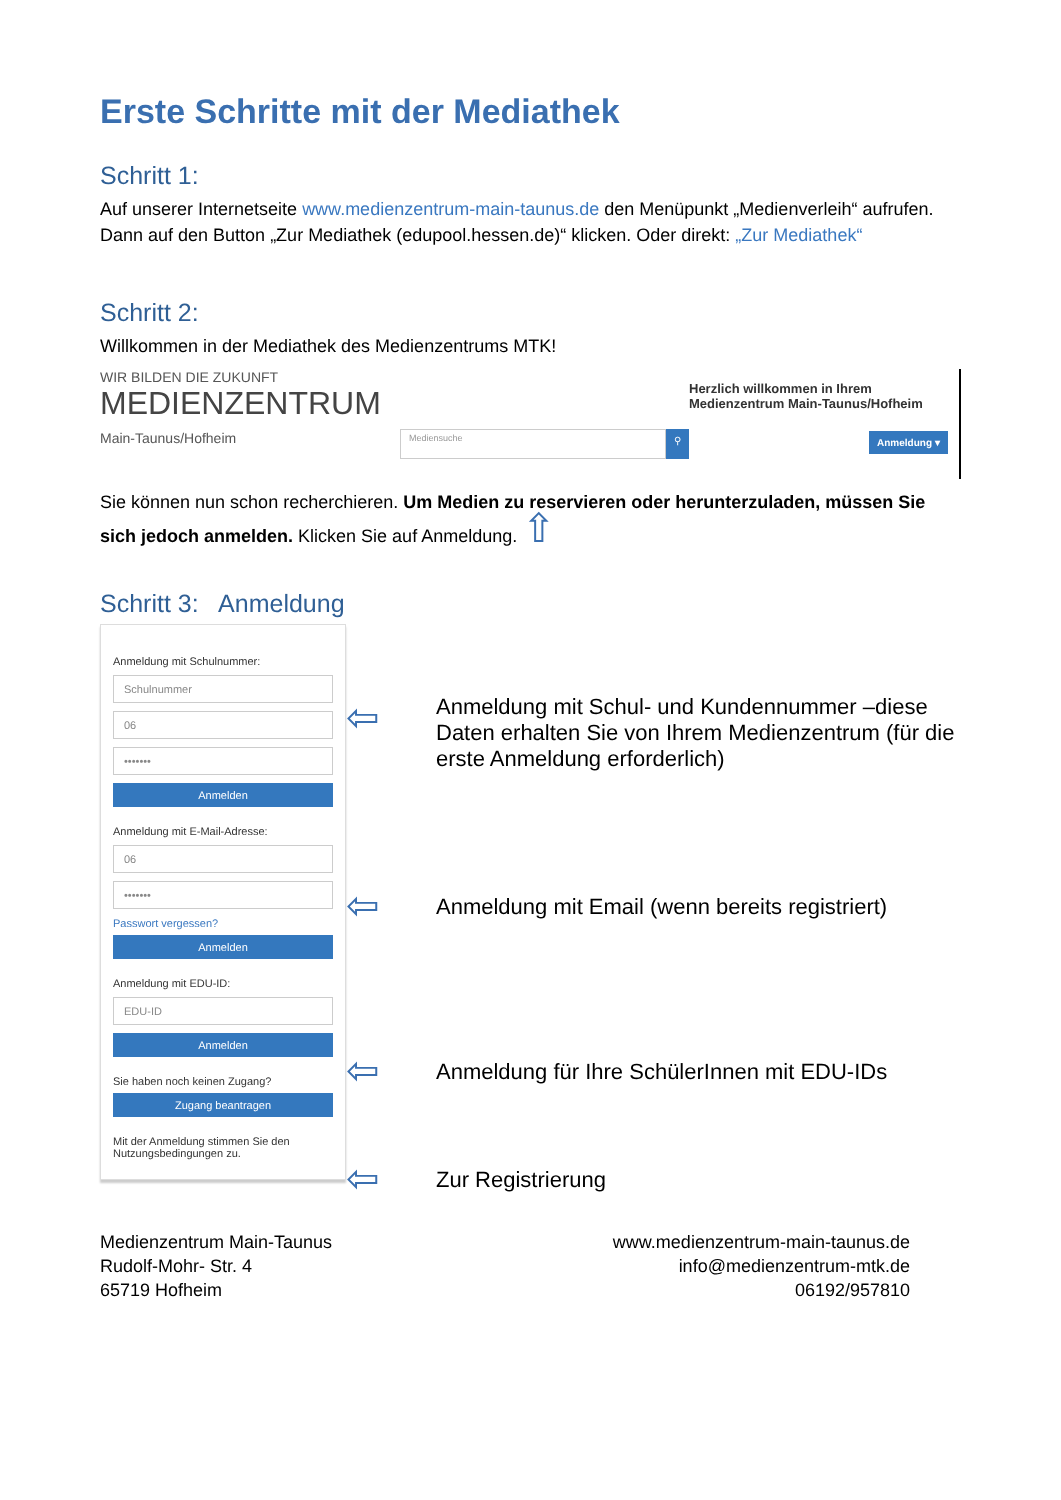Erste Schritte mit der Mediathek
Schritt 1:
Auf unserer Internetseite www.medienzentrum-main-taunus.de den Menüpunkt „Medienverleih“ aufrufen. Dann auf den Button „Zur Mediathek (edupool.hessen.de)“ klicken. Oder direkt: „Zur Mediathek“
Schritt 2:
Willkommen in der Mediathek des Medienzentrums MTK!
WIR BILDEN DIE ZUKUNFT
MEDIENZENTRUM
Main-Taunus/Hofheim
Mediensuche
⚲
Herzlich willkommen in Ihrem
Medienzentrum Main-Taunus/Hofheim
Anmeldung ▾
Sie können nun schon recherchieren. Um Medien zu reservieren oder herunterzuladen, müssen Sie sich jedoch anmelden. Klicken Sie auf Anmeldung. ⇧
Schritt 3: Anmeldung
Anmeldung mit Schulnummer:
Schulnummer
06
•••••••
Anmelden
Anmeldung mit E-Mail-Adresse:
06
•••••••
Passwort vergessen?
Anmelden
Anmeldung mit EDU-ID:
EDU-ID
Anmelden
Sie haben noch keinen Zugang?
Zugang beantragen
Mit der Anmeldung stimmen Sie den Nutzungsbedingungen zu.
⇦ Anmeldung mit Schul- und Kundennummer –diese Daten erhalten Sie von Ihrem Medienzentrum (für die erste Anmeldung erforderlich)
⇦ Anmeldung mit Email (wenn bereits registriert)
⇦ Anmeldung für Ihre SchülerInnen mit EDU-IDs
⇦ Zur Registrierung
Medienzentrum Main-Taunus
Rudolf-Mohr- Str. 4
65719 Hofheim
www.medienzentrum-main-taunus.de
info@medienzentrum-mtk.de
06192/957810